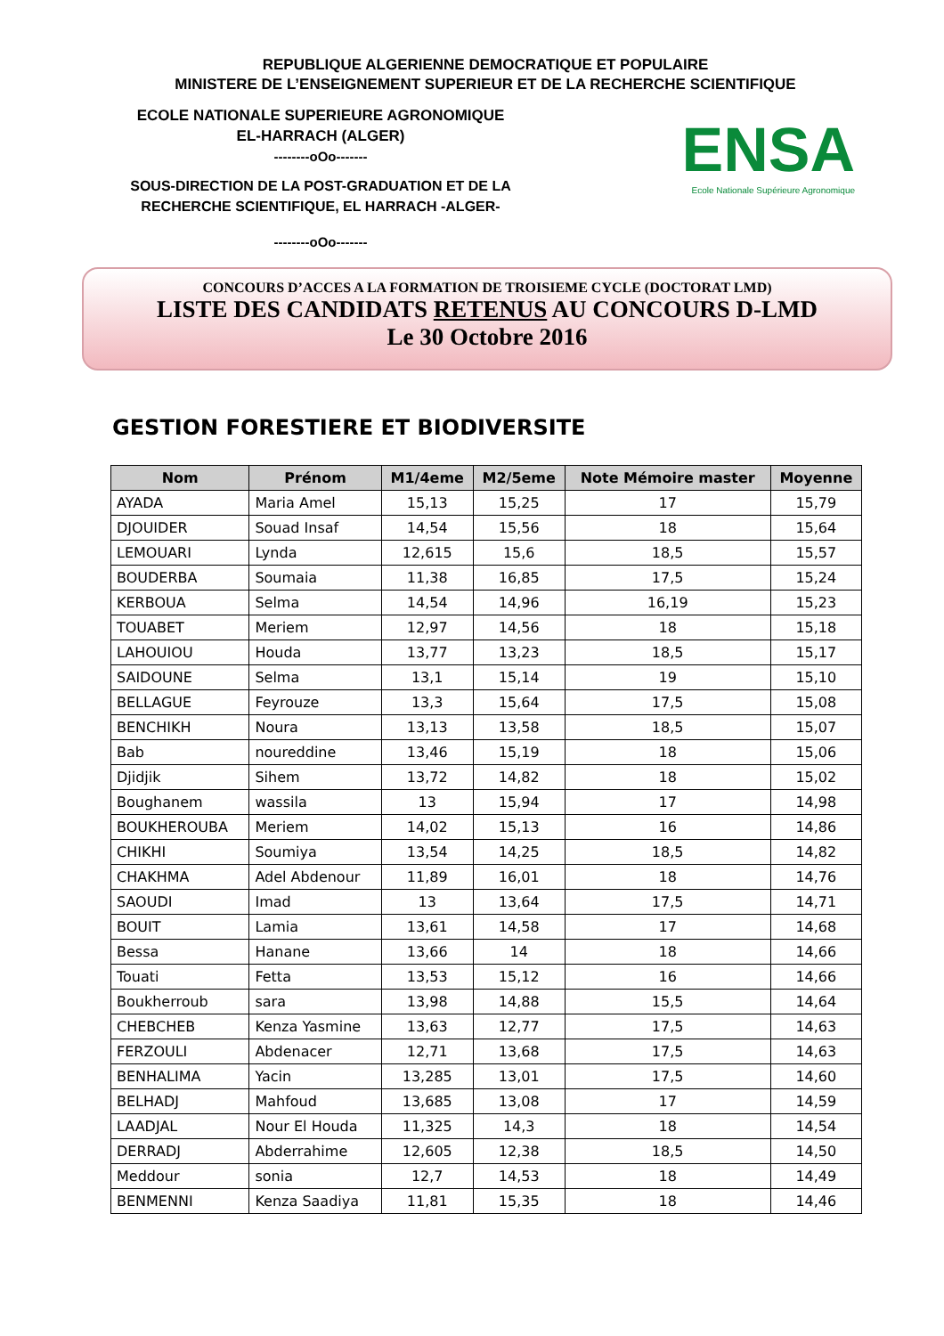REPUBLIQUE ALGERIENNE DEMOCRATIQUE ET POPULAIRE
MINISTERE DE L’ENSEIGNEMENT SUPERIEUR ET DE LA RECHERCHE SCIENTIFIQUE
ECOLE NATIONALE SUPERIEURE AGRONOMIQUE
EL-HARRACH (ALGER)
--------oOo-------
SOUS-DIRECTION DE LA POST-GRADUATION ET DE LA
RECHERCHE SCIENTIFIQUE, EL HARRACH -ALGER-
--------oOo-------
ENSA
Ecole Nationale Supérieure Agronomique
CONCOURS D’ACCES A LA FORMATION DE TROISIEME CYCLE (DOCTORAT LMD)
LISTE DES CANDIDATS RETENUS AU CONCOURS D-LMD
Le 30 Octobre 2016
GESTION FORESTIERE ET BIODIVERSITE
| Nom | Prénom | M1/4eme | M2/5eme | Note Mémoire master | Moyenne |
| --- | --- | --- | --- | --- | --- |
| AYADA | Maria Amel | 15,13 | 15,25 | 17 | 15,79 |
| DJOUIDER | Souad Insaf | 14,54 | 15,56 | 18 | 15,64 |
| LEMOUARI | Lynda | 12,615 | 15,6 | 18,5 | 15,57 |
| BOUDERBA | Soumaia | 11,38 | 16,85 | 17,5 | 15,24 |
| KERBOUA | Selma | 14,54 | 14,96 | 16,19 | 15,23 |
| TOUABET | Meriem | 12,97 | 14,56 | 18 | 15,18 |
| LAHOUIOU | Houda | 13,77 | 13,23 | 18,5 | 15,17 |
| SAIDOUNE | Selma | 13,1 | 15,14 | 19 | 15,10 |
| BELLAGUE | Feyrouze | 13,3 | 15,64 | 17,5 | 15,08 |
| BENCHIKH | Noura | 13,13 | 13,58 | 18,5 | 15,07 |
| Bab | noureddine | 13,46 | 15,19 | 18 | 15,06 |
| Djidjik | Sihem | 13,72 | 14,82 | 18 | 15,02 |
| Boughanem | wassila | 13 | 15,94 | 17 | 14,98 |
| BOUKHEROUBA | Meriem | 14,02 | 15,13 | 16 | 14,86 |
| CHIKHI | Soumiya | 13,54 | 14,25 | 18,5 | 14,82 |
| CHAKHMA | Adel Abdenour | 11,89 | 16,01 | 18 | 14,76 |
| SAOUDI | Imad | 13 | 13,64 | 17,5 | 14,71 |
| BOUIT | Lamia | 13,61 | 14,58 | 17 | 14,68 |
| Bessa | Hanane | 13,66 | 14 | 18 | 14,66 |
| Touati | Fetta | 13,53 | 15,12 | 16 | 14,66 |
| Boukherroub | sara | 13,98 | 14,88 | 15,5 | 14,64 |
| CHEBCHEB | Kenza Yasmine | 13,63 | 12,77 | 17,5 | 14,63 |
| FERZOULI | Abdenacer | 12,71 | 13,68 | 17,5 | 14,63 |
| BENHALIMA | Yacin | 13,285 | 13,01 | 17,5 | 14,60 |
| BELHADJ | Mahfoud | 13,685 | 13,08 | 17 | 14,59 |
| LAADJAL | Nour El Houda | 11,325 | 14,3 | 18 | 14,54 |
| DERRADJ | Abderrahime | 12,605 | 12,38 | 18,5 | 14,50 |
| Meddour | sonia | 12,7 | 14,53 | 18 | 14,49 |
| BENMENNI | Kenza Saadiya | 11,81 | 15,35 | 18 | 14,46 |